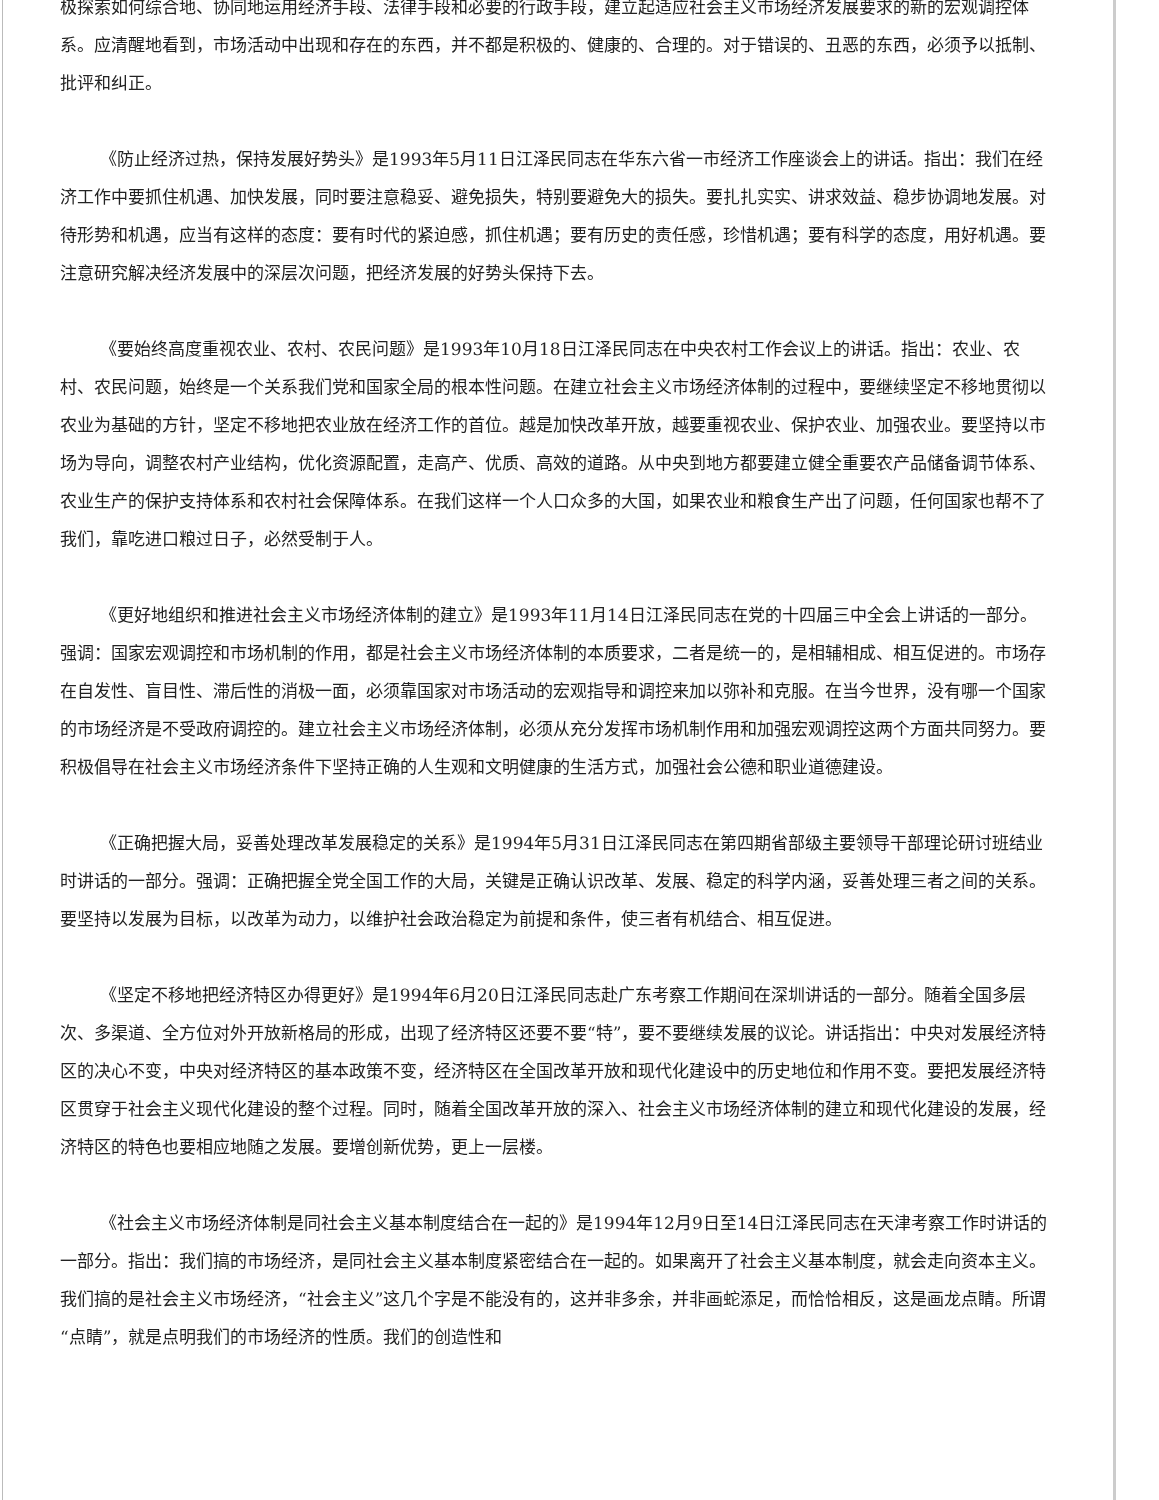极探索如何综合地、协同地运用经济手段、法律手段和必要的行政手段，建立起适应社会主义市场经济发展要求的新的宏观调控体系。应清醒地看到，市场活动中出现和存在的东西，并不都是积极的、健康的、合理的。对于错误的、丑恶的东西，必须予以抵制、批评和纠正。
《防止经济过热，保持发展好势头》是1993年5月11日江泽民同志在华东六省一市经济工作座谈会上的讲话。指出：我们在经济工作中要抓住机遇、加快发展，同时要注意稳妥、避免损失，特别要避免大的损失。要扎扎实实、讲求效益、稳步协调地发展。对待形势和机遇，应当有这样的态度：要有时代的紧迫感，抓住机遇；要有历史的责任感，珍惜机遇；要有科学的态度，用好机遇。要注意研究解决经济发展中的深层次问题，把经济发展的好势头保持下去。
《要始终高度重视农业、农村、农民问题》是1993年10月18日江泽民同志在中央农村工作会议上的讲话。指出：农业、农村、农民问题，始终是一个关系我们党和国家全局的根本性问题。在建立社会主义市场经济体制的过程中，要继续坚定不移地贯彻以农业为基础的方针，坚定不移地把农业放在经济工作的首位。越是加快改革开放，越要重视农业、保护农业、加强农业。要坚持以市场为导向，调整农村产业结构，优化资源配置，走高产、优质、高效的道路。从中央到地方都要建立健全重要农产品储备调节体系、农业生产的保护支持体系和农村社会保障体系。在我们这样一个人口众多的大国，如果农业和粮食生产出了问题，任何国家也帮不了我们，靠吃进口粮过日子，必然受制于人。
《更好地组织和推进社会主义市场经济体制的建立》是1993年11月14日江泽民同志在党的十四届三中全会上讲话的一部分。强调：国家宏观调控和市场机制的作用，都是社会主义市场经济体制的本质要求，二者是统一的，是相辅相成、相互促进的。市场存在自发性、盲目性、滞后性的消极一面，必须靠国家对市场活动的宏观指导和调控来加以弥补和克服。在当今世界，没有哪一个国家的市场经济是不受政府调控的。建立社会主义市场经济体制，必须从充分发挥市场机制作用和加强宏观调控这两个方面共同努力。要积极倡导在社会主义市场经济条件下坚持正确的人生观和文明健康的生活方式，加强社会公德和职业道德建设。
《正确把握大局，妥善处理改革发展稳定的关系》是1994年5月31日江泽民同志在第四期省部级主要领导干部理论研讨班结业时讲话的一部分。强调：正确把握全党全国工作的大局，关键是正确认识改革、发展、稳定的科学内涵，妥善处理三者之间的关系。要坚持以发展为目标，以改革为动力，以维护社会政治稳定为前提和条件，使三者有机结合、相互促进。
《坚定不移地把经济特区办得更好》是1994年6月20日江泽民同志赴广东考察工作期间在深圳讲话的一部分。随着全国多层次、多渠道、全方位对外开放新格局的形成，出现了经济特区还要不要“特”，要不要继续发展的议论。讲话指出：中央对发展经济特区的决心不变，中央对经济特区的基本政策不变，经济特区在全国改革开放和现代化建设中的历史地位和作用不变。要把发展经济特区贯穿于社会主义现代化建设的整个过程。同时，随着全国改革开放的深入、社会主义市场经济体制的建立和现代化建设的发展，经济特区的特色也要相应地随之发展。要增创新优势，更上一层楼。
《社会主义市场经济体制是同社会主义基本制度结合在一起的》是1994年12月9日至14日江泽民同志在天津考察工作时讲话的一部分。指出：我们搞的市场经济，是同社会主义基本制度紧密结合在一起的。如果离开了社会主义基本制度，就会走向资本主义。我们搞的是社会主义市场经济，“社会主义”这几个字是不能没有的，这并非多余，并非画蛇添足，而恰恰相反，这是画龙点睛。所谓“点睛”，就是点明我们的市场经济的性质。我们的创造性和